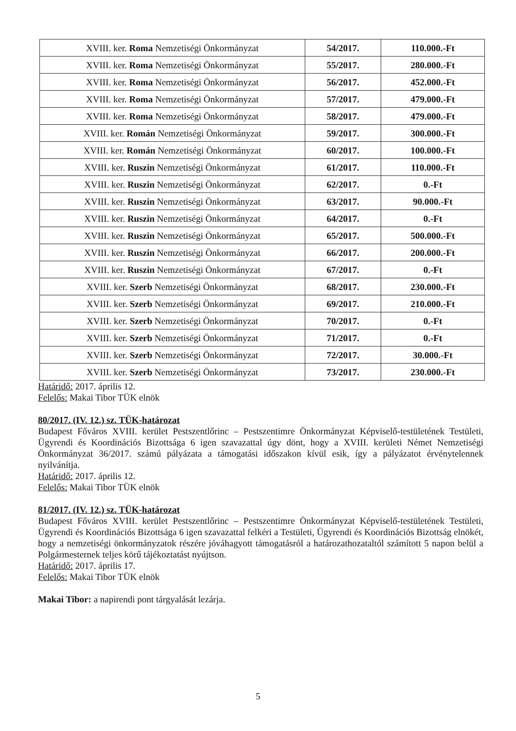| XVIII. ker. Roma Nemzetiségi Önkormányzat | 54/2017. | 110.000.-Ft |
| XVIII. ker. Roma Nemzetiségi Önkormányzat | 55/2017. | 280.000.-Ft |
| XVIII. ker. Roma Nemzetiségi Önkormányzat | 56/2017. | 452.000.-Ft |
| XVIII. ker. Roma Nemzetiségi Önkormányzat | 57/2017. | 479.000.-Ft |
| XVIII. ker. Roma Nemzetiségi Önkormányzat | 58/2017. | 479.000.-Ft |
| XVIII. ker. Román Nemzetiségi Önkormányzat | 59/2017. | 300.000.-Ft |
| XVIII. ker. Román Nemzetiségi Önkormányzat | 60/2017. | 100.000.-Ft |
| XVIII. ker. Ruszin Nemzetiségi Önkormányzat | 61/2017. | 110.000.-Ft |
| XVIII. ker. Ruszin Nemzetiségi Önkormányzat | 62/2017. | 0.-Ft |
| XVIII. ker. Ruszin Nemzetiségi Önkormányzat | 63/2017. | 90.000.-Ft |
| XVIII. ker. Ruszin Nemzetiségi Önkormányzat | 64/2017. | 0.-Ft |
| XVIII. ker. Ruszin Nemzetiségi Önkormányzat | 65/2017. | 500.000.-Ft |
| XVIII. ker. Ruszin Nemzetiségi Önkormányzat | 66/2017. | 200.000.-Ft |
| XVIII. ker. Ruszin Nemzetiségi Önkormányzat | 67/2017. | 0.-Ft |
| XVIII. ker. Szerb Nemzetiségi Önkormányzat | 68/2017. | 230.000.-Ft |
| XVIII. ker. Szerb Nemzetiségi Önkormányzat | 69/2017. | 210.000.-Ft |
| XVIII. ker. Szerb Nemzetiségi Önkormányzat | 70/2017. | 0.-Ft |
| XVIII. ker. Szerb Nemzetiségi Önkormányzat | 71/2017. | 0.-Ft |
| XVIII. ker. Szerb Nemzetiségi Önkormányzat | 72/2017. | 30.000.-Ft |
| XVIII. ker. Szerb Nemzetiségi Önkormányzat | 73/2017. | 230.000.-Ft |
Határidő: 2017. április 12.
Felelős: Makai Tibor TÜK elnök
80/2017. (IV. 12.) sz. TÜK-határozat
Budapest Főváros XVIII. kerület Pestszentlőrinc – Pestszentimre Önkormányzat Képviselő-testületének Testületi, Ügyrendi és Koordinációs Bizottsága 6 igen szavazattal úgy dönt, hogy a XVIII. kerületi Német Nemzetiségi Önkormányzat 36/2017. számú pályázata a támogatási időszakon kívül esik, így a pályázatot érvénytelennek nyilvánítja.
Határidő: 2017. április 12.
Felelős: Makai Tibor TÜK elnök
81/2017. (IV. 12.) sz. TÜK-határozat
Budapest Főváros XVIII. kerület Pestszentlőrinc – Pestszentimre Önkormányzat Képviselő-testületének Testületi, Ügyrendi és Koordinációs Bizottsága 6 igen szavazattal felkéri a Testületi, Ügyrendi és Koordinációs Bizottság elnökét, hogy a nemzetiségi önkormányzatok részére jóváhagyott támogatásról a határozathozataltól számított 5 napon belül a Polgármesternek teljes körű tájékoztatást nyújtson.
Határidő: 2017. április 17.
Felelős: Makai Tibor TÜK elnök
Makai Tibor: a napirendi pont tárgyalását lezárja.
5